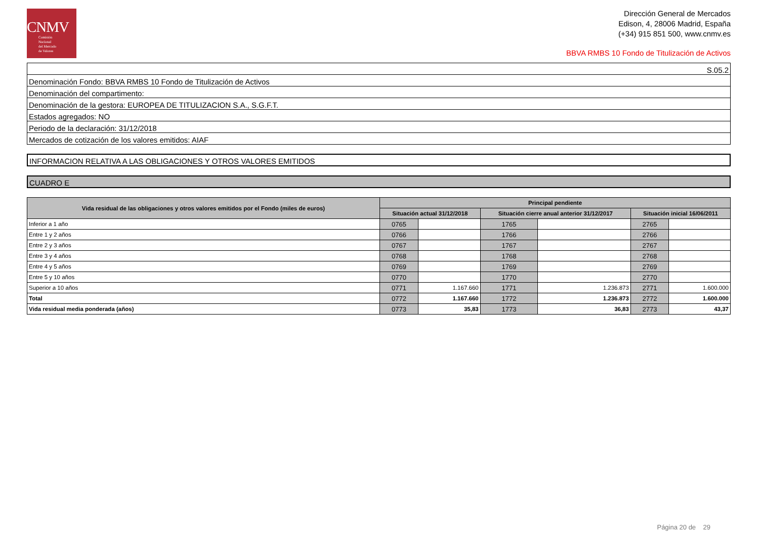CNMV
Comisión
Nacional
del Mercado
de Valores
Dirección General de Mercados
Edison, 4, 28006 Madrid, España
(+34) 915 851 500, www.cnmv.es
BBVA RMBS 10 Fondo de Titulización de Activos
S.05.2
Denominación Fondo: BBVA RMBS 10 Fondo de Titulización de Activos
Denominación del compartimento:
Denominación de la gestora: EUROPEA DE TITULIZACION S.A., S.G.F.T.
Estados agregados: NO
Periodo de la declaración: 31/12/2018
Mercados de cotización de los valores emitidos: AIAF
INFORMACION RELATIVA A LAS OBLIGACIONES Y OTROS VALORES EMITIDOS
CUADRO E
| Vida residual de las obligaciones y otros valores emitidos por el Fondo (miles de euros) | Principal pendiente | | | | | |
| --- | --- | --- | --- | --- | --- | --- |
| | Situación actual 31/12/2018 | | Situación cierre anual anterior 31/12/2017 | | Situación inicial 16/06/2011 | |
| Inferior a 1 año | 0765 | | 1765 | | 2765 | |
| Entre 1 y 2 años | 0766 | | 1766 | | 2766 | |
| Entre 2 y 3 años | 0767 | | 1767 | | 2767 | |
| Entre 3 y 4 años | 0768 | | 1768 | | 2768 | |
| Entre 4 y 5 años | 0769 | | 1769 | | 2769 | |
| Entre 5 y 10 años | 0770 | | 1770 | | 2770 | |
| Superior a 10 años | 0771 | 1.167.660 | 1771 | 1.236.873 | 2771 | 1.600.000 |
| Total | 0772 | 1.167.660 | 1772 | 1.236.873 | 2772 | 1.600.000 |
| Vida residual media ponderada (años) | 0773 | 35,83 | 1773 | 36,83 | 2773 | 43,37 |
Página 20 de 29